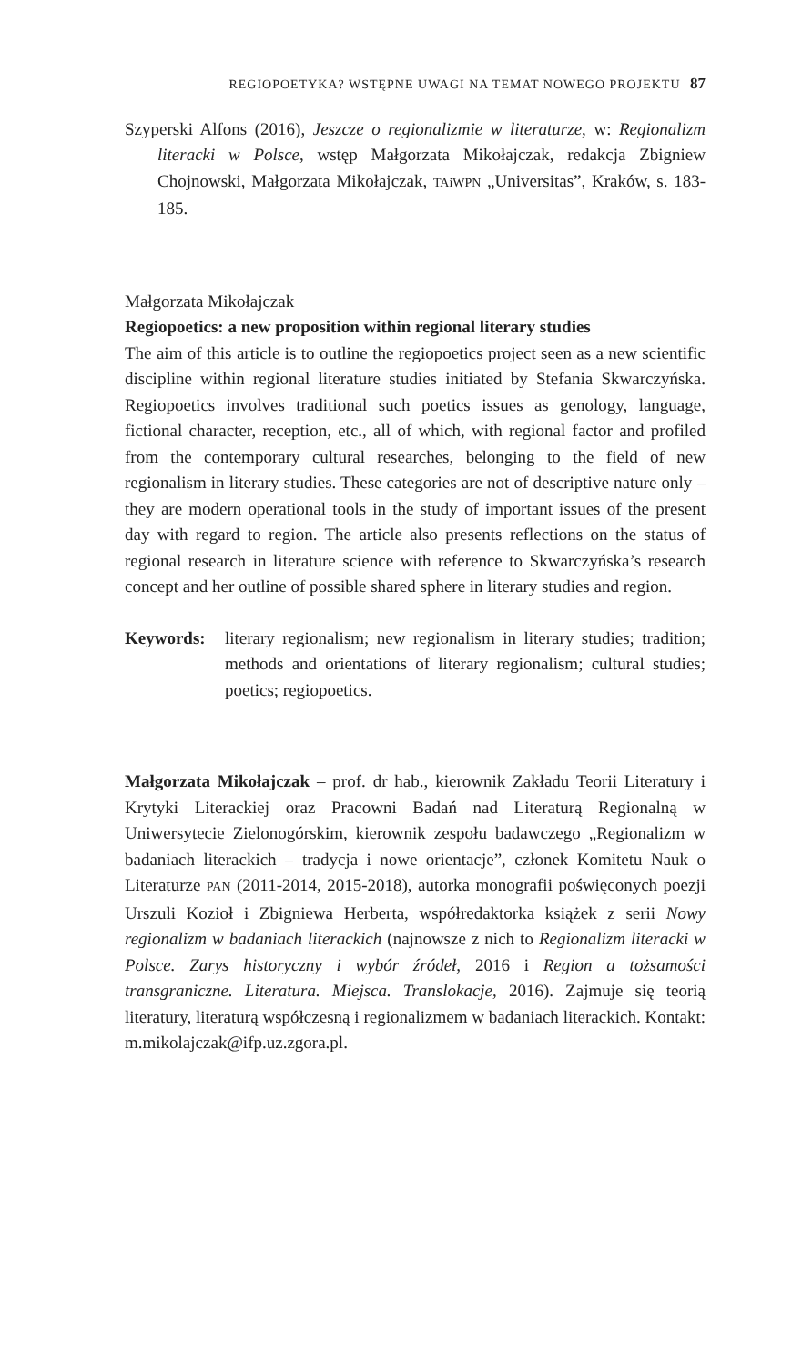REGIOPOETYKA? WSTĘPNE UWAGI NA TEMAT NOWEGO PROJEKTU 87
Szyperski Alfons (2016), Jeszcze o regionalizmie w literaturze, w: Regionalizm literacki w Polsce, wstęp Małgorzata Mikołajczak, redakcja Zbigniew Chojnowski, Małgorzata Mikołajczak, TAiWPN „Universitas”, Kraków, s. 183-185.
Małgorzata Mikołajczak
Regiopoetics: a new proposition within regional literary studies
The aim of this article is to outline the regiopoetics project seen as a new scientific discipline within regional literature studies initiated by Stefania Skwarczyńska. Regiopoetics involves traditional such poetics issues as genology, language, fictional character, reception, etc., all of which, with regional factor and profiled from the contemporary cultural researches, belonging to the field of new regionalism in literary studies. These categories are not of descriptive nature only – they are modern operational tools in the study of important issues of the present day with regard to region. The article also presents reflections on the status of regional research in literature science with reference to Skwarczyńska’s research concept and her outline of possible shared sphere in literary studies and region.
Keywords: literary regionalism; new regionalism in literary studies; tradition; methods and orientations of literary regionalism; cultural studies; poetics; regiopoetics.
Małgorzata Mikołajczak – prof. dr hab., kierownik Zakładu Teorii Literatury i Krytyki Literackiej oraz Pracowni Badań nad Literaturą Regionalną w Uniwersytecie Zielonogórskim, kierownik zespołu badawczego „Regionalizm w badaniach literackich – tradycja i nowe orientacje”, członek Komitetu Nauk o Literaturze PAN (2011-2014, 2015-2018), autorka monografii poświęconych poezji Urszuli Kozioł i Zbigniewa Herberta, współredaktorka książek z serii Nowy regionalizm w badaniach literackich (najnowsze z nich to Regionalizm literacki w Polsce. Zarys historyczny i wybór źródeł, 2016 i Region a tożsamości transgraniczne. Literatura. Miejsca. Translokacje, 2016). Zajmuje się teorią literatury, literaturą współczesną i regionalizmem w badaniach literackich. Kontakt: m.mikolajczak@ifp.uz.zgora.pl.